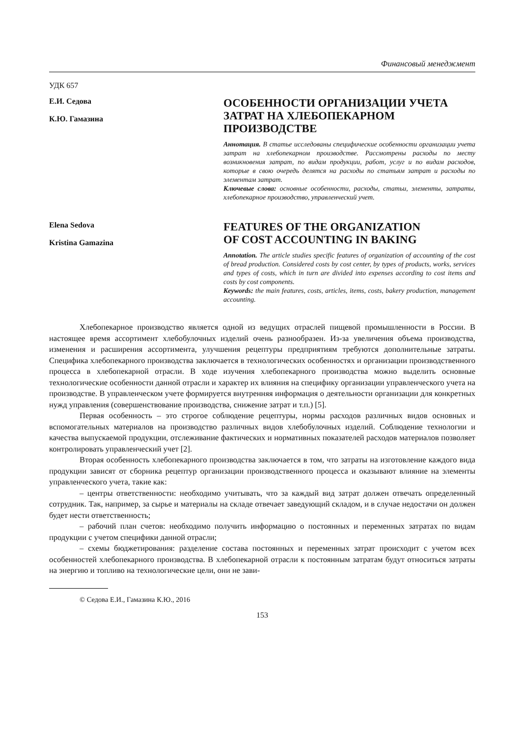Финансовый менеджмент
УДК 657
Е.И. Седова
К.Ю. Гамазина
ОСОБЕННОСТИ ОРГАНИЗАЦИИ УЧЕТА ЗАТРАТ НА ХЛЕБОПЕКАРНОМ ПРОИЗВОДСТВЕ
Аннотация. В статье исследованы специфические особенности организации учета затрат на хлебопекарном производстве. Рассмотрены расходы по месту возникновения затрат, по видам продукции, работ, услуг и по видам расходов, которые в свою очередь делятся на расходы по статьям затрат и расходы по элементам затрат.
Ключевые слова: основные особенности, расходы, статьи, элементы, затраты, хлебопекарное производство, управленческий учет.
Elena Sedova
Kristina Gamazina
FEATURES OF THE ORGANIZATION
OF COST ACCOUNTING IN BAKING
Annotation. The article studies specific features of organization of accounting of the cost of bread production. Considered costs by cost center, by types of products, works, services and types of costs, which in turn are divided into expenses according to cost items and costs by cost components.
Keywords: the main features, costs, articles, items, costs, bakery production, management accounting.
Хлебопекарное производство является одной из ведущих отраслей пищевой промышленности в России. В настоящее время ассортимент хлебобулочных изделий очень разнообразен. Из-за увеличения объема производства, изменения и расширения ассортимента, улучшения рецептуры предприятиям требуются дополнительные затраты. Специфика хлебопекарного производства заключается в технологических особенностях и организации производственного процесса в хлебопекарной отрасли. В ходе изучения хлебопекарного производства можно выделить основные технологические особенности данной отрасли и характер их влияния на специфику организации управленческого учета на производстве. В управленческом учете формируется внутренняя информация о деятельности организации для конкретных нужд управления (совершенствование производства, снижение затрат и т.п.) [5].
Первая особенность – это строгое соблюдение рецептуры, нормы расходов различных видов основных и вспомогательных материалов на производство различных видов хлебобулочных изделий. Соблюдение технологии и качества выпускаемой продукции, отслеживание фактических и нормативных показателей расходов материалов позволяет контролировать управленческий учет [2].
Вторая особенность хлебопекарного производства заключается в том, что затраты на изготовление каждого вида продукции зависят от сборника рецептур организации производственного процесса и оказывают влияние на элементы управленческого учета, такие как:
– центры ответственности: необходимо учитывать, что за каждый вид затрат должен отвечать определенный сотрудник. Так, например, за сырье и материалы на складе отвечает заведующий складом, и в случае недостачи он должен будет нести ответственность;
– рабочий план счетов: необходимо получить информацию о постоянных и переменных затратах по видам продукции с учетом специфики данной отрасли;
– схемы бюджетирования: разделение состава постоянных и переменных затрат происходит с учетом всех особенностей хлебопекарного производства. В хлебопекарной отрасли к постоянным затратам будут относиться затраты на энергию и топливо на технологические цели, они не зави-
© Седова Е.И., Гамазина К.Ю., 2016
153